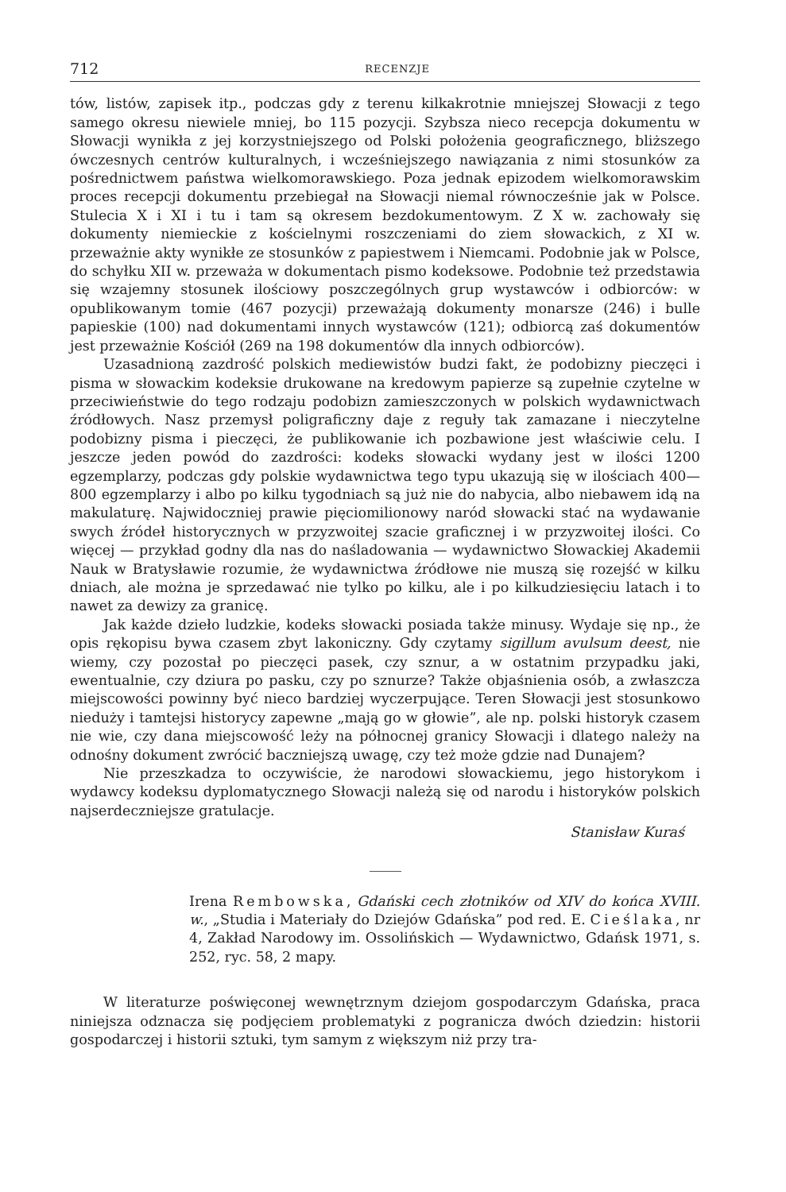712 RECENZJE
tów, listów, zapisek itp., podczas gdy z terenu kilkakrotnie mniejszej Słowacji z tego samego okresu niewiele mniej, bo 115 pozycji. Szybsza nieco recepcja dokumentu w Słowacji wynikła z jej korzystniejszego od Polski położenia geograficznego, bliższego ówczesnych centrów kulturalnych, i wcześniejszego nawiązania z nimi stosunków za pośrednictwem państwa wielkomorawskiego. Poza jednak epizodem wielkomorawskim proces recepcji dokumentu przebiegał na Słowacji niemal równocześnie jak w Polsce. Stulecia X i XI i tu i tam są okresem bezdokumentowym. Z X w. zachowały się dokumenty niemieckie z kościelnymi roszczeniami do ziem słowackich, z XI w. przeważnie akty wynikłe ze stosunków z papiestwem i Niemcami. Podobnie jak w Polsce, do schyłku XII w. przeważa w dokumentach pismo kodeksowe. Podobnie też przedstawia się wzajemny stosunek ilościowy poszczególnych grup wystawców i odbiorców: w opublikowanym tomie (467 pozycji) przeważają dokumenty monarsze (246) i bulle papieskie (100) nad dokumentami innych wystawców (121); odbiorcą zaś dokumentów jest przeważnie Kościół (269 na 198 dokumentów dla innych odbiorców).
Uzasadnioną zazdrość polskich mediewistów budzi fakt, że podobizny pieczęci i pisma w słowackim kodeksie drukowane na kredowym papierze są zupełnie czytelne w przeciwieństwie do tego rodzaju podobizn zamieszczonych w polskich wydawnictwach źródłowych. Nasz przemysł poligraficzny daje z reguły tak zamazane i nieczytelne podobizny pisma i pieczęci, że publikowanie ich pozbawione jest właściwie celu. I jeszcze jeden powód do zazdrości: kodeks słowacki wydany jest w ilości 1200 egzemplarzy, podczas gdy polskie wydawnictwa tego typu ukazują się w ilościach 400—800 egzemplarzy i albo po kilku tygodniach są już nie do nabycia, albo niebawem idą na makulaturę. Najwidoczniej prawie pięciomilionowy naród słowacki stać na wydawanie swych źródeł historycznych w przyzwoitej szacie graficznej i w przyzwoitej ilości. Co więcej — przykład godny dla nas do naśladowania — wydawnictwo Słowackiej Akademii Nauk w Bratysławie rozumie, że wydawnictwa źródłowe nie muszą się rozejść w kilku dniach, ale można je sprzedawać nie tylko po kilku, ale i po kilkudziesięciu latach i to nawet za dewizy za granicę.
Jak każde dzieło ludzkie, kodeks słowacki posiada także minusy. Wydaje się np., że opis rękopisu bywa czasem zbyt lakoniczny. Gdy czytamy sigillum avulsum deest, nie wiemy, czy pozostał po pieczęci pasek, czy sznur, a w ostatnim przypadku jaki, ewentualnie, czy dziura po pasku, czy po sznurze? Także objaśnienia osób, a zwłaszcza miejscowości powinny być nieco bardziej wyczerpujące. Teren Słowacji jest stosunkowo nieduży i tamtejsi historycy zapewne „mają go w głowie”, ale np. polski historyk czasem nie wie, czy dana miejscowość leży na północnej granicy Słowacji i dlatego należy na odnośny dokument zwrócić baczniejszą uwagę, czy też może gdzie nad Dunajem?
Nie przeszkadza to oczywiście, że narodowi słowackiemu, jego historykom i wydawcy kodeksu dyplomatycznego Słowacji należą się od narodu i historyków polskich najserdeczniejsze gratulacje.
Stanisław Kuraś
Irena Rembowska, Gdański cech złotników od XIV do końca XVIII. w., „Studia i Materiały do Dziejów Gdańska” pod red. E. Cieślaka, nr 4, Zakład Narodowy im. Ossolińskich — Wydawnictwo, Gdańsk 1971, s. 252, ryc. 58, 2 mapy.
W literaturze poświęconej wewnętrznym dziejom gospodarczym Gdańska, praca niniejsza odznacza się podjęciem problematyki z pogranicza dwóch dziedzin: historii gospodarczej i historii sztuki, tym samym z większym niż przy tra-